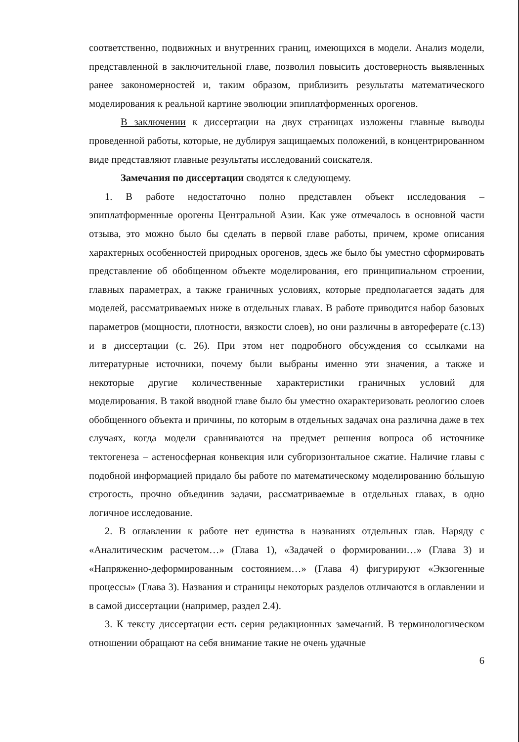соответственно, подвижных и внутренних границ, имеющихся в модели. Анализ модели, представленной в заключительной главе, позволил повысить достоверность выявленных ранее закономерностей и, таким образом, приблизить результаты математического моделирования к реальной картине эволюции эпиплатформенных орогенов.
В заключении к диссертации на двух страницах изложены главные выводы проведенной работы, которые, не дублируя защищаемых положений, в концентрированном виде представляют главные результаты исследований соискателя.
Замечания по диссертации сводятся к следующему.
1. В работе недостаточно полно представлен объект исследования – эпиплатформенные орогены Центральной Азии. Как уже отмечалось в основной части отзыва, это можно было бы сделать в первой главе работы, причем, кроме описания характерных особенностей природных орогенов, здесь же было бы уместно сформировать представление об обобщенном объекте моделирования, его принципиальном строении, главных параметрах, а также граничных условиях, которые предполагается задать для моделей, рассматриваемых ниже в отдельных главах. В работе приводится набор базовых параметров (мощности, плотности, вязкости слоев), но они различны в автореферате (с.13) и в диссертации (с. 26). При этом нет подробного обсуждения со ссылками на литературные источники, почему были выбраны именно эти значения, а также и некоторые другие количественные характеристики граничных условий для моделирования. В такой вводной главе было бы уместно охарактеризовать реологию слоев обобщенного объекта и причины, по которым в отдельных задачах она различна даже в тех случаях, когда модели сравниваются на предмет решения вопроса об источнике тектогенеза – астеносферная конвекция или субгоризонтальное сжатие. Наличие главы с подобной информацией придало бы работе по математическому моделированию бо́льшую строгость, прочно объединив задачи, рассматриваемые в отдельных главах, в одно логичное исследование.
2. В оглавлении к работе нет единства в названиях отдельных глав. Наряду с «Аналитическим расчетом…» (Глава 1), «Задачей о формировании…» (Глава 3) и «Напряженно-деформированным состоянием…» (Глава 4) фигурируют «Экзогенные процессы» (Глава 3). Названия и страницы некоторых разделов отличаются в оглавлении и в самой диссертации (например, раздел 2.4).
3. К тексту диссертации есть серия редакционных замечаний. В терминологическом отношении обращают на себя внимание такие не очень удачные
6